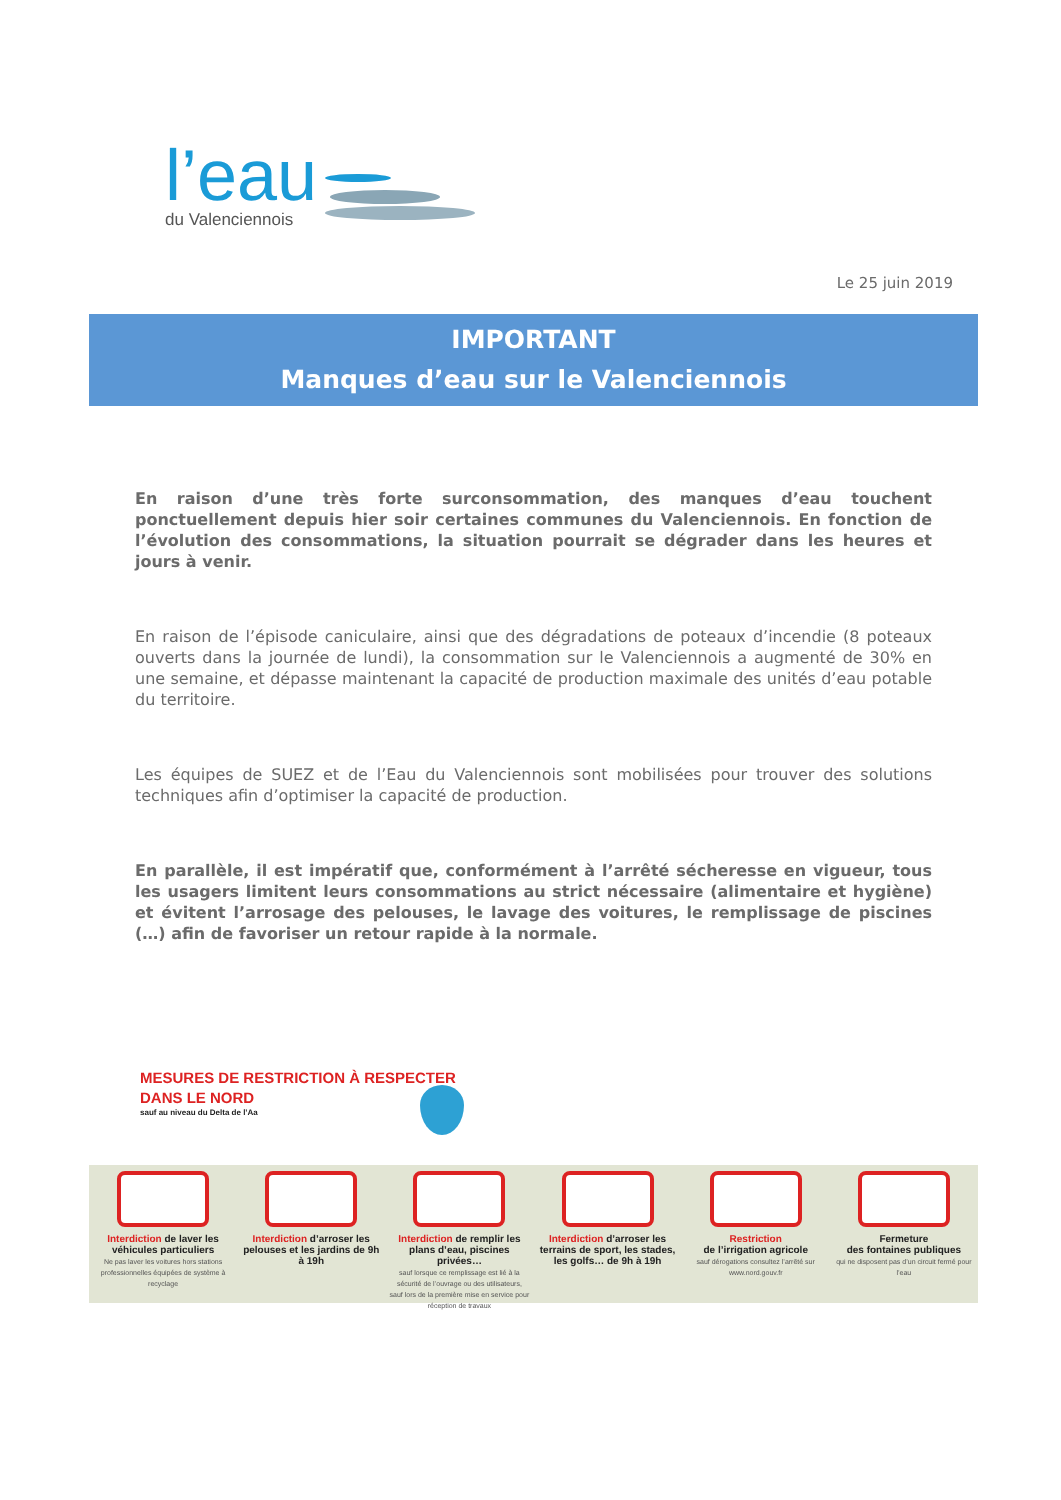l’eau
du Valenciennois
Le 25 juin 2019
IMPORTANT
Manques d’eau sur le Valenciennois
En raison d’une très forte surconsommation, des manques d’eau touchent ponctuellement depuis hier soir certaines communes du Valenciennois. En fonction de l’évolution des consommations, la situation pourrait se dégrader dans les heures et jours à venir.
En raison de l’épisode caniculaire, ainsi que des dégradations de poteaux d’incendie (8 poteaux ouverts dans la journée de lundi), la consommation sur le Valenciennois a augmenté de 30% en une semaine, et dépasse maintenant la capacité de production maximale des unités d’eau potable du territoire.
Les équipes de SUEZ et de l’Eau du Valenciennois sont mobilisées pour trouver des solutions techniques afin d’optimiser la capacité de production.
En parallèle, il est impératif que, conformément à l’arrêté sécheresse en vigueur, tous les usagers limitent leurs consommations au strict nécessaire (alimentaire et hygiène) et évitent l’arrosage des pelouses, le lavage des voitures, le remplissage de piscines (…) afin de favoriser un retour rapide à la normale.
MESURES DE RESTRICTION À RESPECTER
DANS LE NORD
sauf au niveau du Delta de l’Aa
Interdiction de laver les véhicules particuliers
Ne pas laver les voitures hors stations professionnelles équipées de système à recyclage
Interdiction d’arroser les pelouses et les jardins de 9h à 19h
Interdiction de remplir les plans d’eau, piscines privées…
sauf lorsque ce remplissage est lié à la sécurité de l’ouvrage ou des utilisateurs, sauf lors de la première mise en service pour réception de travaux
Interdiction d’arroser les terrains de sport, les stades, les golfs… de 9h à 19h
Restriction
de l’irrigation agricole
sauf dérogations consultez l’arrêté sur www.nord.gouv.fr
Fermeture
des fontaines publiques
qui ne disposent pas d’un circuit fermé pour l’eau